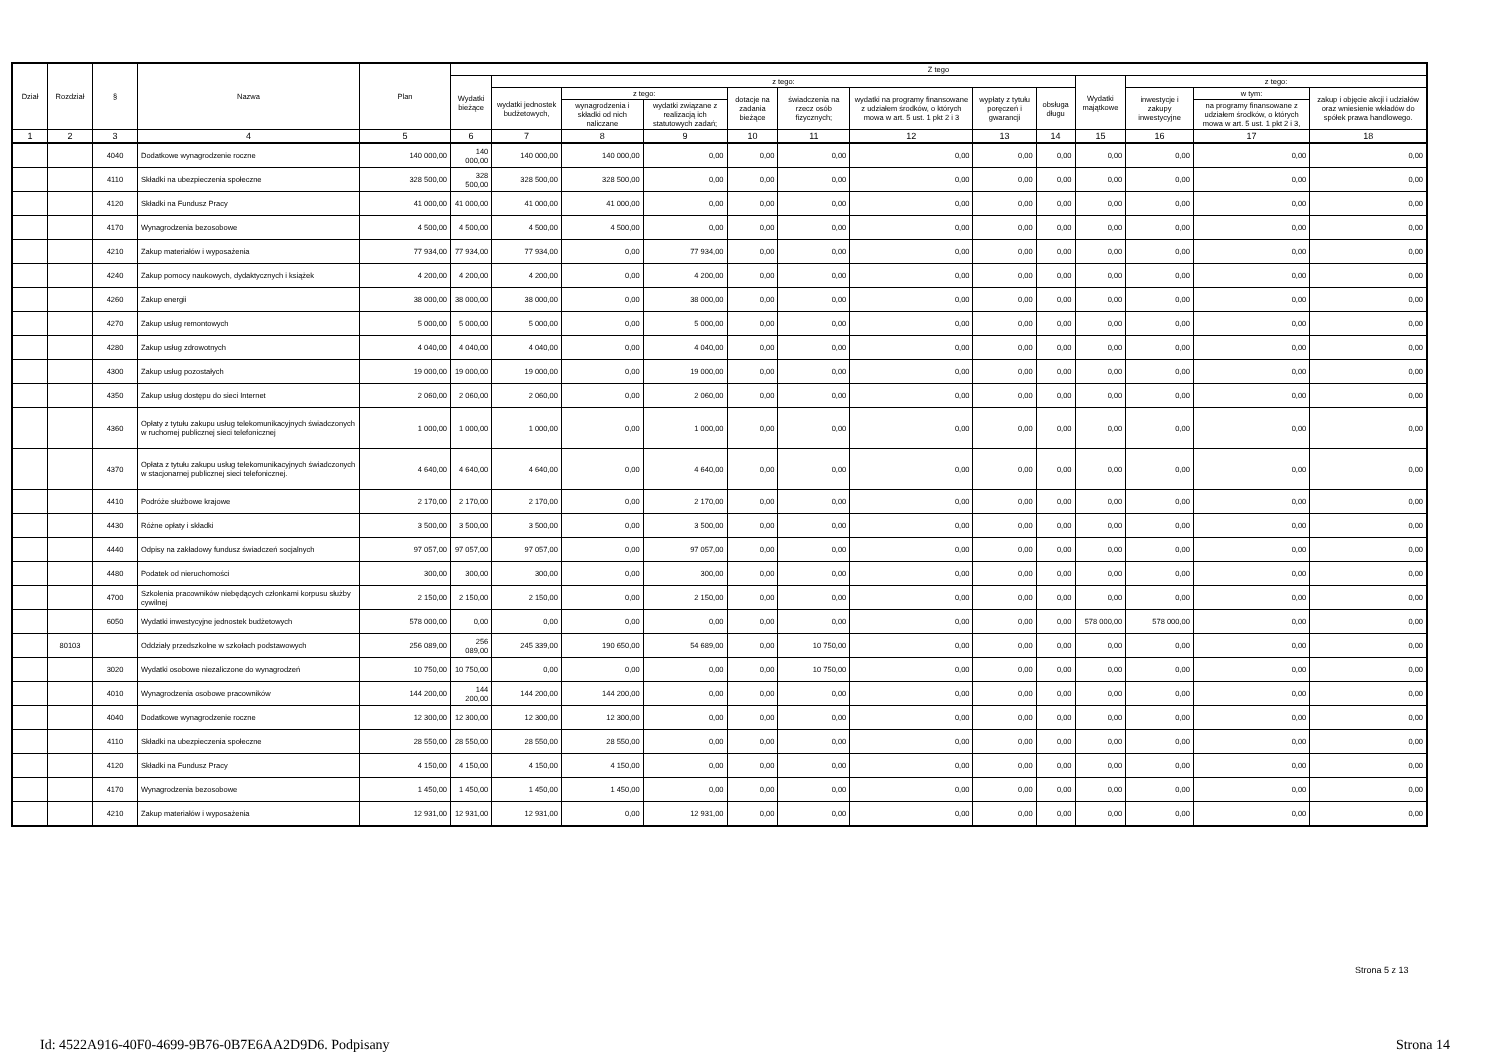| Dział | Rozdział | § | Nazwa | Plan | Z tego | | | | | | | | | | | | |
| --- | --- | --- | --- | --- | --- | --- | --- | --- | --- | --- | --- | --- | --- | --- | --- | --- | --- |
| | | | | | Wydatki bieżące | z tego: | | | | | | | | Wydatki majątkowe | z tego: | | |
| | | | | | | wydatki jednostek budżetowych, | z tego: | | dotacje na zadania bieżące | świadczenia na rzecz osób fizycznych; | wydatki na programy finansowane z udziałem środków, o których mowa w art. 5 ust. 1 pkt 2 i 3 | wypłaty z tytułu poręczeń i gwarancji | obsługa długu | | inwestycje i zakupy inwestycyjne | w tym: | zakup i objęcie akcji i udziałów oraz wniesienie wkładów do spółek prawa handlowego. |
| | | | | | | | wynagrodzenia i składki od nich naliczane | wydatki związane z realizacją ich statutowych zadań; | | | | | | | | na programy finansowane z udziałem środków, o których mowa w art. 5 ust. 1 pkt 2 i 3, | |
| 1 | 2 | 3 | 4 | 5 | 6 | 7 | 8 | 9 | 10 | 11 | 12 | 13 | 14 | 15 | 16 | 17 | 18 |
| | | 4040 | Dodatkowe wynagrodzenie roczne | 140 000,00 | 140 000,00 | 140 000,00 | 140 000,00 | 0,00 | 0,00 | 0,00 | 0,00 | 0,00 | 0,00 | 0,00 | 0,00 | 0,00 | 0,00 |
| | | 4110 | Składki na ubezpieczenia społeczne | 328 500,00 | 328 500,00 | 328 500,00 | 328 500,00 | 0,00 | 0,00 | 0,00 | 0,00 | 0,00 | 0,00 | 0,00 | 0,00 | 0,00 | 0,00 |
| | | 4120 | Składki na Fundusz Pracy | 41 000,00 | 41 000,00 | 41 000,00 | 41 000,00 | 0,00 | 0,00 | 0,00 | 0,00 | 0,00 | 0,00 | 0,00 | 0,00 | 0,00 | 0,00 |
| | | 4170 | Wynagrodzenia bezosobowe | 4 500,00 | 4 500,00 | 4 500,00 | 4 500,00 | 0,00 | 0,00 | 0,00 | 0,00 | 0,00 | 0,00 | 0,00 | 0,00 | 0,00 | 0,00 |
| | | 4210 | Zakup materiałów i wyposażenia | 77 934,00 | 77 934,00 | 77 934,00 | 0,00 | 77 934,00 | 0,00 | 0,00 | 0,00 | 0,00 | 0,00 | 0,00 | 0,00 | 0,00 | 0,00 |
| | | 4240 | Zakup pomocy naukowych, dydaktycznych i książek | 4 200,00 | 4 200,00 | 4 200,00 | 0,00 | 4 200,00 | 0,00 | 0,00 | 0,00 | 0,00 | 0,00 | 0,00 | 0,00 | 0,00 | 0,00 |
| | | 4260 | Zakup energii | 38 000,00 | 38 000,00 | 38 000,00 | 0,00 | 38 000,00 | 0,00 | 0,00 | 0,00 | 0,00 | 0,00 | 0,00 | 0,00 | 0,00 | 0,00 |
| | | 4270 | Zakup usług remontowych | 5 000,00 | 5 000,00 | 5 000,00 | 0,00 | 5 000,00 | 0,00 | 0,00 | 0,00 | 0,00 | 0,00 | 0,00 | 0,00 | 0,00 | 0,00 |
| | | 4280 | Zakup usług zdrowotnych | 4 040,00 | 4 040,00 | 4 040,00 | 0,00 | 4 040,00 | 0,00 | 0,00 | 0,00 | 0,00 | 0,00 | 0,00 | 0,00 | 0,00 | 0,00 |
| | | 4300 | Zakup usług pozostałych | 19 000,00 | 19 000,00 | 19 000,00 | 0,00 | 19 000,00 | 0,00 | 0,00 | 0,00 | 0,00 | 0,00 | 0,00 | 0,00 | 0,00 | 0,00 |
| | | 4350 | Zakup usług dostępu do sieci Internet | 2 060,00 | 2 060,00 | 2 060,00 | 0,00 | 2 060,00 | 0,00 | 0,00 | 0,00 | 0,00 | 0,00 | 0,00 | 0,00 | 0,00 | 0,00 |
| | | 4360 | Opłaty z tytułu zakupu usług telekomunikacyjnych świadczonych w ruchomej publicznej sieci telefonicznej | 1 000,00 | 1 000,00 | 1 000,00 | 0,00 | 1 000,00 | 0,00 | 0,00 | 0,00 | 0,00 | 0,00 | 0,00 | 0,00 | 0,00 | 0,00 |
| | | 4370 | Opłata z tytułu zakupu usług telekomunikacyjnych świadczonych w stacjonarnej publicznej sieci telefonicznej. | 4 640,00 | 4 640,00 | 4 640,00 | 0,00 | 4 640,00 | 0,00 | 0,00 | 0,00 | 0,00 | 0,00 | 0,00 | 0,00 | 0,00 | 0,00 |
| | | 4410 | Podróże służbowe krajowe | 2 170,00 | 2 170,00 | 2 170,00 | 0,00 | 2 170,00 | 0,00 | 0,00 | 0,00 | 0,00 | 0,00 | 0,00 | 0,00 | 0,00 | 0,00 |
| | | 4430 | Różne opłaty i składki | 3 500,00 | 3 500,00 | 3 500,00 | 0,00 | 3 500,00 | 0,00 | 0,00 | 0,00 | 0,00 | 0,00 | 0,00 | 0,00 | 0,00 | 0,00 |
| | | 4440 | Odpisy na zakładowy fundusz świadczeń socjalnych | 97 057,00 | 97 057,00 | 97 057,00 | 0,00 | 97 057,00 | 0,00 | 0,00 | 0,00 | 0,00 | 0,00 | 0,00 | 0,00 | 0,00 | 0,00 |
| | | 4480 | Podatek od nieruchomości | 300,00 | 300,00 | 300,00 | 0,00 | 300,00 | 0,00 | 0,00 | 0,00 | 0,00 | 0,00 | 0,00 | 0,00 | 0,00 | 0,00 |
| | | 4700 | Szkolenia pracowników niebędących członkami korpusu służby cywilnej | 2 150,00 | 2 150,00 | 2 150,00 | 0,00 | 2 150,00 | 0,00 | 0,00 | 0,00 | 0,00 | 0,00 | 0,00 | 0,00 | 0,00 | 0,00 |
| | | 6050 | Wydatki inwestycyjne jednostek budżetowych | 578 000,00 | 0,00 | 0,00 | 0,00 | 0,00 | 0,00 | 0,00 | 0,00 | 0,00 | 0,00 | 578 000,00 | 578 000,00 | 0,00 | 0,00 |
| | 80103 | | Oddziały przedszkolne w szkołach podstawowych | 256 089,00 | 256 089,00 | 245 339,00 | 190 650,00 | 54 689,00 | 0,00 | 10 750,00 | 0,00 | 0,00 | 0,00 | 0,00 | 0,00 | 0,00 | 0,00 |
| | | 3020 | Wydatki osobowe niezaliczone do wynagrodzeń | 10 750,00 | 10 750,00 | 0,00 | 0,00 | 0,00 | 0,00 | 10 750,00 | 0,00 | 0,00 | 0,00 | 0,00 | 0,00 | 0,00 | 0,00 |
| | | 4010 | Wynagrodzenia osobowe pracowników | 144 200,00 | 144 200,00 | 144 200,00 | 144 200,00 | 0,00 | 0,00 | 0,00 | 0,00 | 0,00 | 0,00 | 0,00 | 0,00 | 0,00 | 0,00 |
| | | 4040 | Dodatkowe wynagrodzenie roczne | 12 300,00 | 12 300,00 | 12 300,00 | 12 300,00 | 0,00 | 0,00 | 0,00 | 0,00 | 0,00 | 0,00 | 0,00 | 0,00 | 0,00 | 0,00 |
| | | 4110 | Składki na ubezpieczenia społeczne | 28 550,00 | 28 550,00 | 28 550,00 | 28 550,00 | 0,00 | 0,00 | 0,00 | 0,00 | 0,00 | 0,00 | 0,00 | 0,00 | 0,00 | 0,00 |
| | | 4120 | Składki na Fundusz Pracy | 4 150,00 | 4 150,00 | 4 150,00 | 4 150,00 | 0,00 | 0,00 | 0,00 | 0,00 | 0,00 | 0,00 | 0,00 | 0,00 | 0,00 | 0,00 |
| | | 4170 | Wynagrodzenia bezosobowe | 1 450,00 | 1 450,00 | 1 450,00 | 1 450,00 | 0,00 | 0,00 | 0,00 | 0,00 | 0,00 | 0,00 | 0,00 | 0,00 | 0,00 | 0,00 |
| | | 4210 | Zakup materiałów i wyposażenia | 12 931,00 | 12 931,00 | 12 931,00 | 0,00 | 12 931,00 | 0,00 | 0,00 | 0,00 | 0,00 | 0,00 | 0,00 | 0,00 | 0,00 | 0,00 |
Strona 5 z 13
Id: 4522A916-40F0-4699-9B76-0B7E6AA2D9D6. Podpisany Strona 14